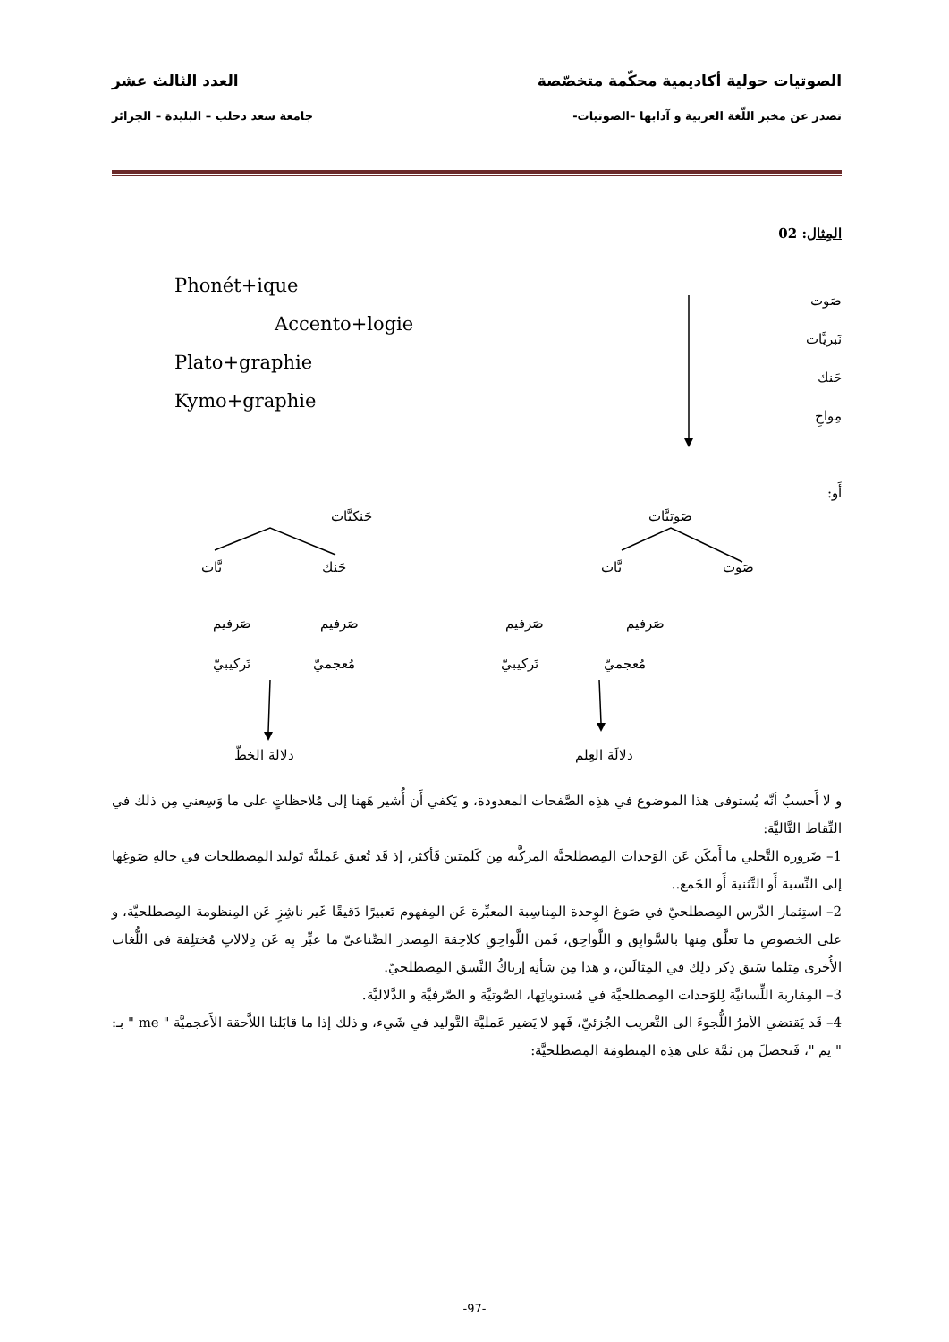الصوتيات حولية أكاديمية محكّمة متخصّصة العدد الثالث عشر
تصدر عن مخبر اللّغة العربية و آدابها –الصوتيات- جامعة سعد دحلب – البليدة – الجزائر
المِثال: 02
صَوت
نَبريَّات
حَنك
مِواجِ
أَو:
Phonét+ique
Accento+logie
Plato+graphie
Kymo+graphie
حَنكيَّات صَوتيَّات
يَّات حَنك يَّات صَوت
صَرفيم صَرفيم صَرفيم صَرفيم
تَركيبيّ مُعجميّ تَركيبيّ مُعجميّ
دلالة الخطّ دلالَة العِلم
و لا أَحسبُ أنَّه يُستوفى هذا الموضوع في هذِه الصَّفحات المعدودة، و يَكفي أَن أُشير هَهنا إلى مُلاحظاتٍ على ما وَسِعني مِن ذلك في النِّقاط التَّاليَّة:
1– ضَرورة التَّخلي ما أَمكَن عَن الوَحدات المِصطلحيَّة المركَّبة مِن كَلمتين فَأكثر، إذ قَد تُعيق عَمليَّة تَوليد المِصطلحات في حالةِ صَوغِها إلى النِّسبة أَو التَّثنية أَو الجَمع..
2– استِثمار الدَّرس المِصطلحيّ في صَوغ الوِحدة المِناسِبة المعبِّرة عَن المِفهوم تَعبيرًا دَقيقًا غَير ناشِزٍ عَن المِنظومة المِصطلحيَّة، و على الخصوصِ ما تعلَّق مِنها بالسَّوابِق و اللَّواحِق، فَمن اللَّواحِقِ كلاحِقة المِصدر الصِّناعيّ ما عبِّر بِه عَن دِلالاتٍ مُختلِفة في اللُّغات الأُخرى مِثلما سَبق ذِكر ذلِك في المِثالَين، و هذا مِن شأنِه إرباكُ النَّسق المِصطلحيّ.
3– المِقاربة اللِّسانيَّة لِلوَحدات المِصطلحيَّة في مُستوياتِها، الصَّوتيَّة و الصَّرفيَّة و الدَّلاليَّة.
4– قَد يَقتضي الأمرُ اللُّجوءَ الى التَّعريب الجُزئيّ، فَهو لا يَضير عَمليَّة التَّوليد في شَيء، و ذلك إذا ما قابَلنا اللاَّحقة الأَعجميَّة " me " بـ: " يم "، فَنحصلَ مِن ثمَّة على هذِه المِنظومَة المِصطلحيَّة:
-97-